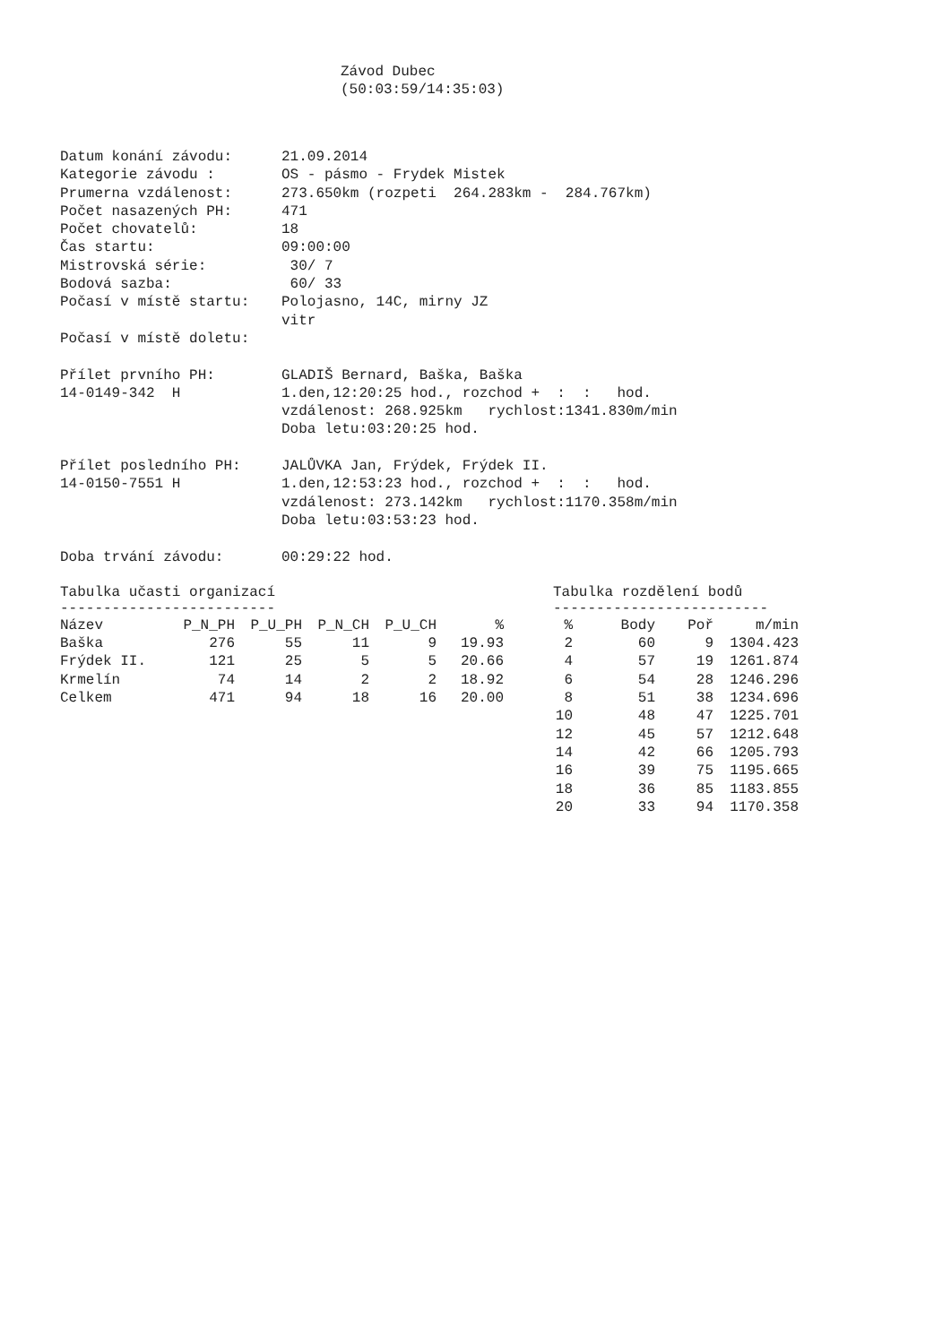Závod Dubec
(50:03:59/14:35:03)
| Datum konání závodu: | 21.09.2014 |
| Kategorie závodu : | OS - pásmo - Frydek Mistek |
| Prumerna vzdálenost: | 273.650km (rozpeti 264.283km - 284.767km) |
| Počet nasazených PH: | 471 |
| Počet chovatelů: | 18 |
| Čas startu: | 09:00:00 |
| Mistrovská série: | 30/ 7 |
| Bodová sazba: | 60/ 33 |
| Počasí v místě startu: | Polojasno, 14C, mirny JZ vitr |
| Počasí v místě doletu: | |
| Přílet prvního PH: 14-0149-342 H | GLADIŠ Bernard, Baška, Baška 1.den,12:20:25 hod., rozchod + : : hod. vzdálenost: 268.925km rychlost:1341.830m/min Doba letu:03:20:25 hod. |
| Přílet posledního PH: 14-0150-7551 H | JALŮVKA Jan, Frýdek, Frýdek II. 1.den,12:53:23 hod., rozchod + : : hod. vzdálenost: 273.142km rychlost:1170.358m/min Doba letu:03:53:23 hod. |
| Doba trvání závodu: | 00:29:22 hod. |
Tabulka učasti organizací
-------------------------
| Název | P_N_PH | P_U_PH | P_N_CH | P_U_CH | % |
| --- | --- | --- | --- | --- | --- |
| Baška | 276 | 55 | 11 | 9 | 19.93 |
| Frýdek II. | 121 | 25 | 5 | 5 | 20.66 |
| Krmelín | 74 | 14 | 2 | 2 | 18.92 |
| Celkem | 471 | 94 | 18 | 16 | 20.00 |
Tabulka rozdělení bodů
-------------------------
| % | Body | Poř | m/min |
| --- | --- | --- | --- |
| 2 | 60 | 9 | 1304.423 |
| 4 | 57 | 19 | 1261.874 |
| 6 | 54 | 28 | 1246.296 |
| 8 | 51 | 38 | 1234.696 |
| 10 | 48 | 47 | 1225.701 |
| 12 | 45 | 57 | 1212.648 |
| 14 | 42 | 66 | 1205.793 |
| 16 | 39 | 75 | 1195.665 |
| 18 | 36 | 85 | 1183.855 |
| 20 | 33 | 94 | 1170.358 |